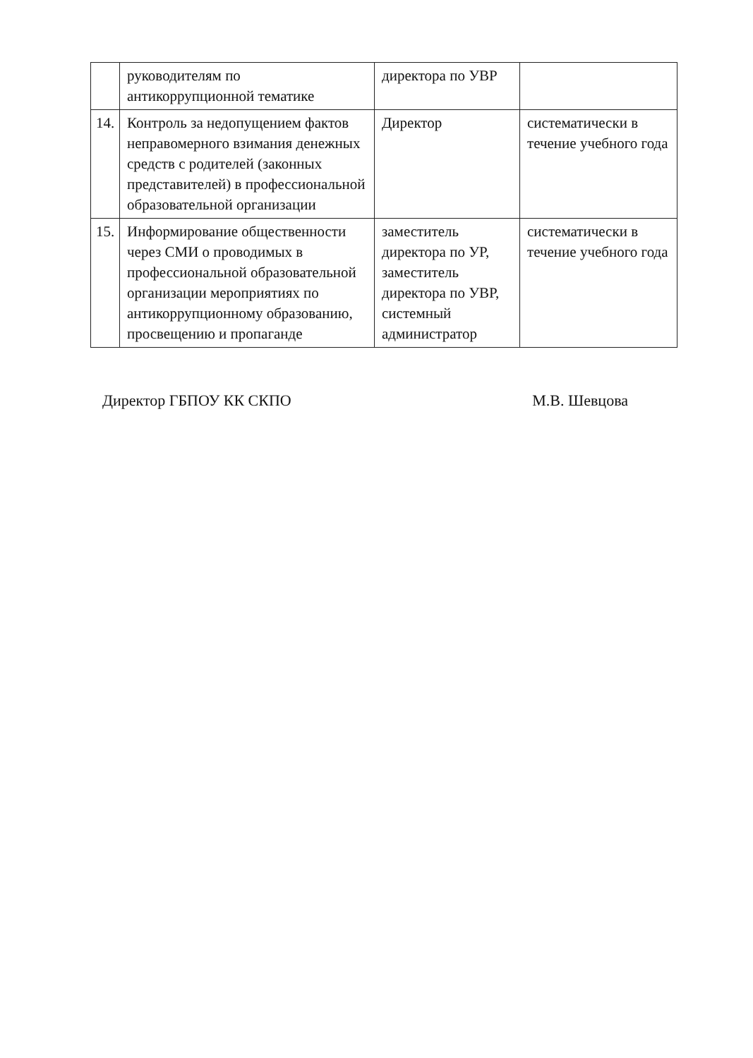| | руководителям по антикоррупционной тематике | директора по УВР | |
| 14. | Контроль за недопущением фактов неправомерного взимания денежных средств с родителей (законных представителей) в профессиональной образовательной организации | Директор | систематически в течение учебного года |
| 15. | Информирование общественности через СМИ о проводимых в профессиональной образовательной организации мероприятиях по антикоррупционному образованию, просвещению и пропаганде | заместитель директора по УР, заместитель директора по УВР, системный администратор | систематически в течение учебного года |
Директор ГБПОУ КК СКПО М.В. Шевцова